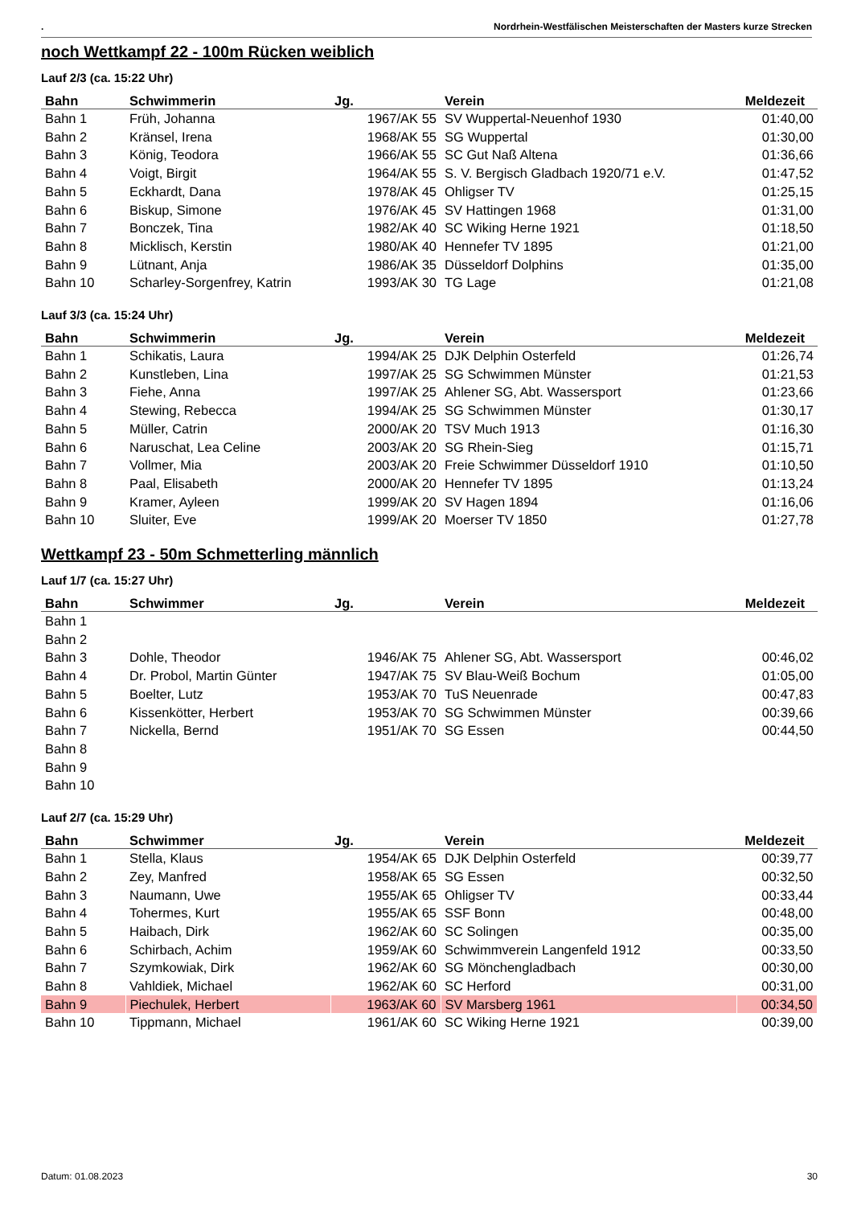. Nordrhein-Westfälischen Meisterschaften der Masters kurze Strecken
noch Wettkampf 22 - 100m Rücken weiblich
Lauf 2/3 (ca. 15:22 Uhr)
| Bahn | Schwimmerin | Jg. | Verein | Meldezeit |
| --- | --- | --- | --- | --- |
| Bahn 1 | Früh, Johanna | 1967/AK 55 | SV Wuppertal-Neuenhof 1930 | 01:40,00 |
| Bahn 2 | Kränsel, Irena | 1968/AK 55 | SG Wuppertal | 01:30,00 |
| Bahn 3 | König, Teodora | 1966/AK 55 | SC Gut Naß Altena | 01:36,66 |
| Bahn 4 | Voigt, Birgit | 1964/AK 55 | S. V. Bergisch Gladbach 1920/71 e.V. | 01:47,52 |
| Bahn 5 | Eckhardt, Dana | 1978/AK 45 | Ohligser TV | 01:25,15 |
| Bahn 6 | Biskup, Simone | 1976/AK 45 | SV Hattingen 1968 | 01:31,00 |
| Bahn 7 | Bonczek, Tina | 1982/AK 40 | SC Wiking Herne 1921 | 01:18,50 |
| Bahn 8 | Micklisch, Kerstin | 1980/AK 40 | Hennefer TV 1895 | 01:21,00 |
| Bahn 9 | Lütnant, Anja | 1986/AK 35 | Düsseldorf Dolphins | 01:35,00 |
| Bahn 10 | Scharley-Sorgenfrey, Katrin | 1993/AK 30 | TG Lage | 01:21,08 |
Lauf 3/3 (ca. 15:24 Uhr)
| Bahn | Schwimmerin | Jg. | Verein | Meldezeit |
| --- | --- | --- | --- | --- |
| Bahn 1 | Schikatis, Laura | 1994/AK 25 | DJK Delphin Osterfeld | 01:26,74 |
| Bahn 2 | Kunstleben, Lina | 1997/AK 25 | SG Schwimmen Münster | 01:21,53 |
| Bahn 3 | Fiehe, Anna | 1997/AK 25 | Ahlener SG, Abt. Wassersport | 01:23,66 |
| Bahn 4 | Stewing, Rebecca | 1994/AK 25 | SG Schwimmen Münster | 01:30,17 |
| Bahn 5 | Müller, Catrin | 2000/AK 20 | TSV Much 1913 | 01:16,30 |
| Bahn 6 | Naruschat, Lea Celine | 2003/AK 20 | SG Rhein-Sieg | 01:15,71 |
| Bahn 7 | Vollmer, Mia | 2003/AK 20 | Freie Schwimmer Düsseldorf 1910 | 01:10,50 |
| Bahn 8 | Paal, Elisabeth | 2000/AK 20 | Hennefer TV 1895 | 01:13,24 |
| Bahn 9 | Kramer, Ayleen | 1999/AK 20 | SV Hagen 1894 | 01:16,06 |
| Bahn 10 | Sluiter, Eve | 1999/AK 20 | Moerser TV 1850 | 01:27,78 |
Wettkampf 23 - 50m Schmetterling männlich
Lauf 1/7 (ca. 15:27 Uhr)
| Bahn | Schwimmer | Jg. | Verein | Meldezeit |
| --- | --- | --- | --- | --- |
| Bahn 1 | | | | |
| Bahn 2 | | | | |
| Bahn 3 | Dohle, Theodor | 1946/AK 75 | Ahlener SG, Abt. Wassersport | 00:46,02 |
| Bahn 4 | Dr. Probol, Martin Günter | 1947/AK 75 | SV Blau-Weiß Bochum | 01:05,00 |
| Bahn 5 | Boelter, Lutz | 1953/AK 70 | TuS Neuenrade | 00:47,83 |
| Bahn 6 | Kissenkötter, Herbert | 1953/AK 70 | SG Schwimmen Münster | 00:39,66 |
| Bahn 7 | Nickella, Bernd | 1951/AK 70 | SG Essen | 00:44,50 |
| Bahn 8 | | | | |
| Bahn 9 | | | | |
| Bahn 10 | | | | |
Lauf 2/7 (ca. 15:29 Uhr)
| Bahn | Schwimmer | Jg. | Verein | Meldezeit |
| --- | --- | --- | --- | --- |
| Bahn 1 | Stella, Klaus | 1954/AK 65 | DJK Delphin Osterfeld | 00:39,77 |
| Bahn 2 | Zey, Manfred | 1958/AK 65 | SG Essen | 00:32,50 |
| Bahn 3 | Naumann, Uwe | 1955/AK 65 | Ohligser TV | 00:33,44 |
| Bahn 4 | Tohermes, Kurt | 1955/AK 65 | SSF Bonn | 00:48,00 |
| Bahn 5 | Haibach, Dirk | 1962/AK 60 | SC Solingen | 00:35,00 |
| Bahn 6 | Schirbach, Achim | 1959/AK 60 | Schwimmverein Langenfeld 1912 | 00:33,50 |
| Bahn 7 | Szymkowiak, Dirk | 1962/AK 60 | SG Mönchengladbach | 00:30,00 |
| Bahn 8 | Vahldiek, Michael | 1962/AK 60 | SC Herford | 00:31,00 |
| Bahn 9 | Piechulek, Herbert | 1963/AK 60 | SV Marsberg 1961 | 00:34,50 |
| Bahn 10 | Tippmann, Michael | 1961/AK 60 | SC Wiking Herne 1921 | 00:39,00 |
Datum: 01.08.2023 30